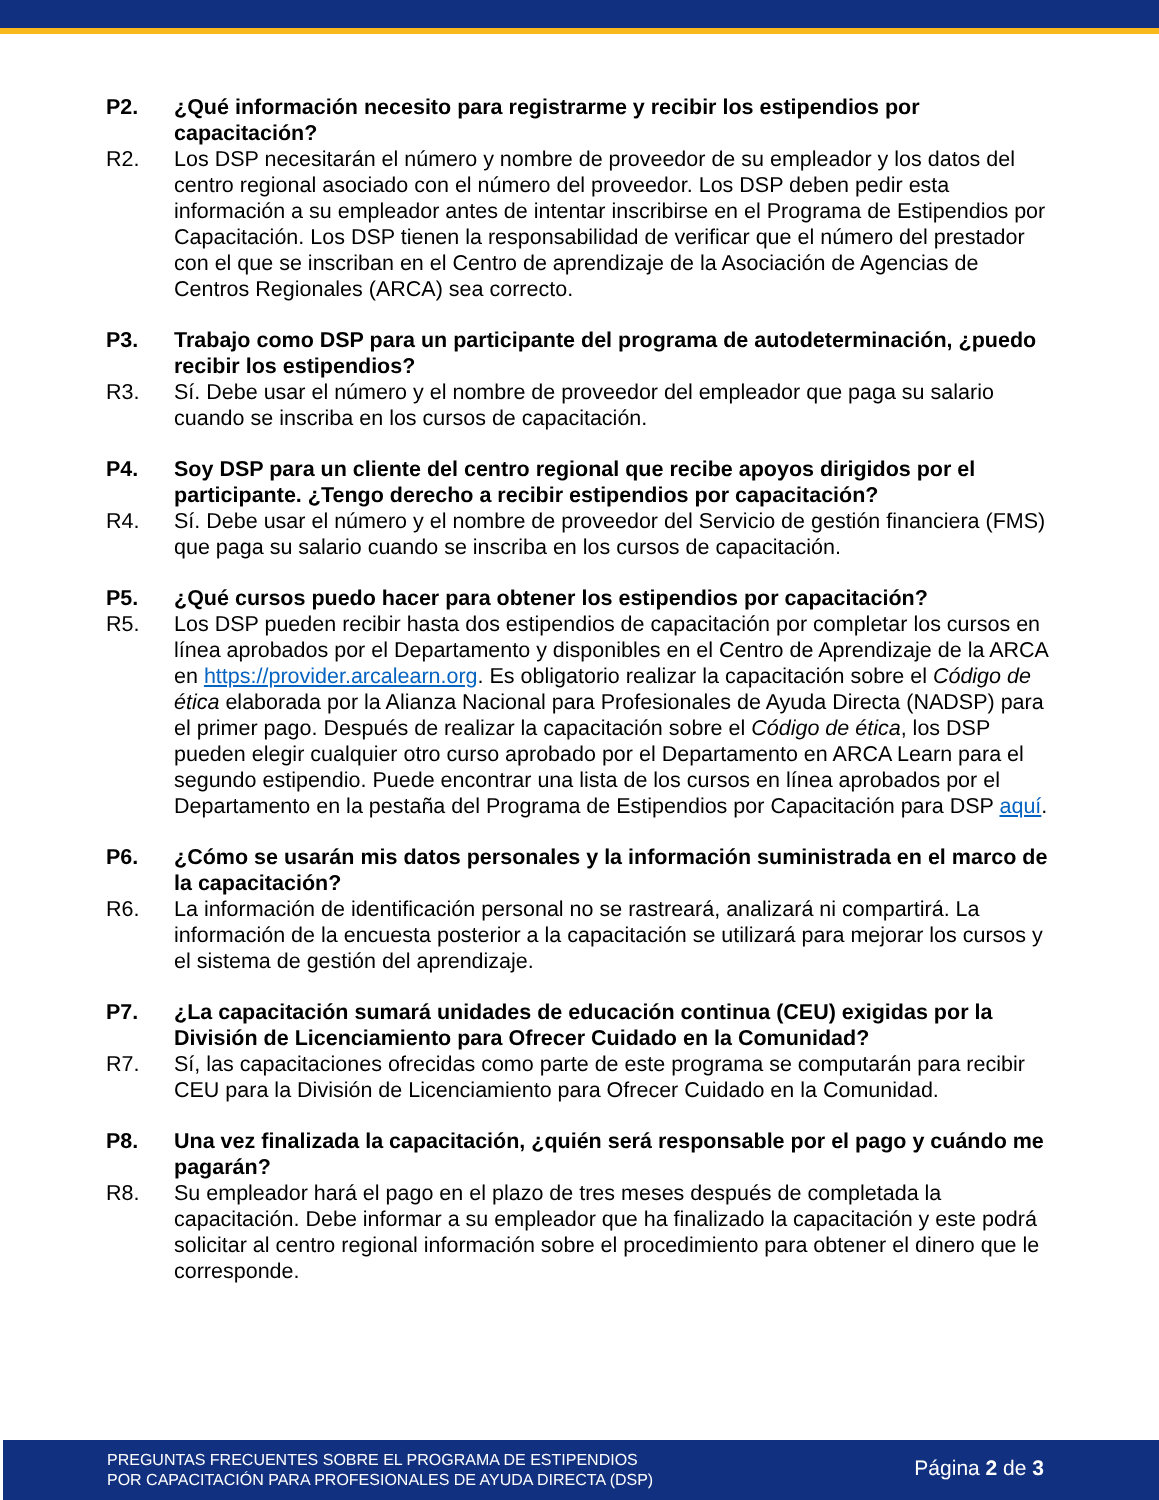P2. ¿Qué información necesito para registrarme y recibir los estipendios por capacitación?
R2. Los DSP necesitarán el número y nombre de proveedor de su empleador y los datos del centro regional asociado con el número del proveedor. Los DSP deben pedir esta información a su empleador antes de intentar inscribirse en el Programa de Estipendios por Capacitación. Los DSP tienen la responsabilidad de verificar que el número del prestador con el que se inscriban en el Centro de aprendizaje de la Asociación de Agencias de Centros Regionales (ARCA) sea correcto.
P3. Trabajo como DSP para un participante del programa de autodeterminación, ¿puedo recibir los estipendios?
R3. Sí. Debe usar el número y el nombre de proveedor del empleador que paga su salario cuando se inscriba en los cursos de capacitación.
P4. Soy DSP para un cliente del centro regional que recibe apoyos dirigidos por el participante. ¿Tengo derecho a recibir estipendios por capacitación?
R4. Sí. Debe usar el número y el nombre de proveedor del Servicio de gestión financiera (FMS) que paga su salario cuando se inscriba en los cursos de capacitación.
P5. ¿Qué cursos puedo hacer para obtener los estipendios por capacitación?
R5. Los DSP pueden recibir hasta dos estipendios de capacitación por completar los cursos en línea aprobados por el Departamento y disponibles en el Centro de Aprendizaje de la ARCA en https://provider.arcalearn.org. Es obligatorio realizar la capacitación sobre el Código de ética elaborada por la Alianza Nacional para Profesionales de Ayuda Directa (NADSP) para el primer pago. Después de realizar la capacitación sobre el Código de ética, los DSP pueden elegir cualquier otro curso aprobado por el Departamento en ARCA Learn para el segundo estipendio. Puede encontrar una lista de los cursos en línea aprobados por el Departamento en la pestaña del Programa de Estipendios por Capacitación para DSP aquí.
P6. ¿Cómo se usarán mis datos personales y la información suministrada en el marco de la capacitación?
R6. La información de identificación personal no se rastreará, analizará ni compartirá. La información de la encuesta posterior a la capacitación se utilizará para mejorar los cursos y el sistema de gestión del aprendizaje.
P7. ¿La capacitación sumará unidades de educación continua (CEU) exigidas por la División de Licenciamiento para Ofrecer Cuidado en la Comunidad?
R7. Sí, las capacitaciones ofrecidas como parte de este programa se computarán para recibir CEU para la División de Licenciamiento para Ofrecer Cuidado en la Comunidad.
P8. Una vez finalizada la capacitación, ¿quién será responsable por el pago y cuándo me pagarán?
R8. Su empleador hará el pago en el plazo de tres meses después de completada la capacitación. Debe informar a su empleador que ha finalizado la capacitación y este podrá solicitar al centro regional información sobre el procedimiento para obtener el dinero que le corresponde.
PREGUNTAS FRECUENTES SOBRE EL PROGRAMA DE ESTIPENDIOS
POR CAPACITACIÓN PARA PROFESIONALES DE AYUDA DIRECTA (DSP)
Página 2 de 3